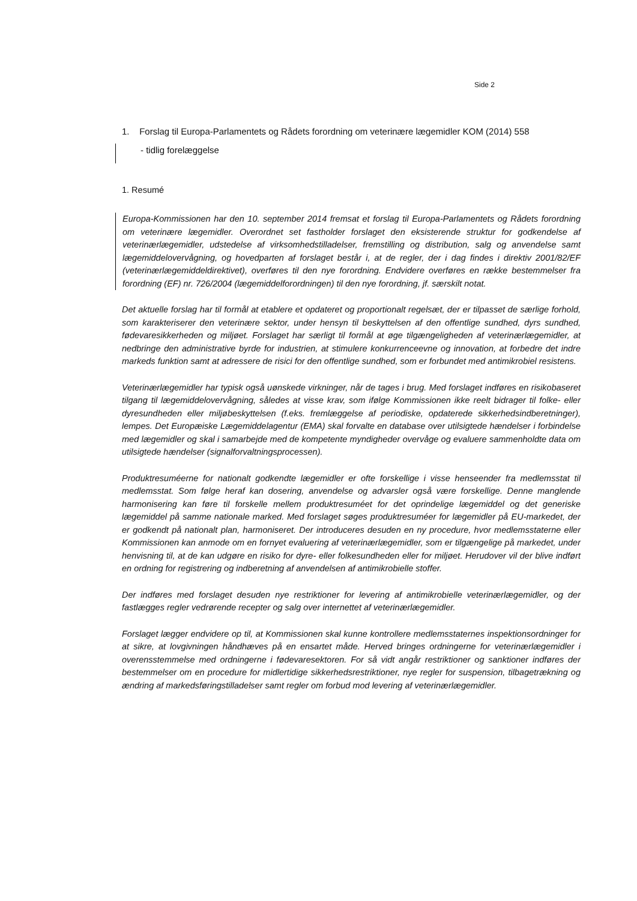Side 2
1. Forslag til Europa-Parlamentets og Rådets forordning om veterinære lægemidler KOM (2014) 558
- tidlig forelæggelse
1. Resumé
Europa-Kommissionen har den 10. september 2014 fremsat et forslag til Europa-Parlamentets og Rådets forordning om veterinære lægemidler. Overordnet set fastholder forslaget den eksisterende struktur for godkendelse af veterinærlægemidler, udstedelse af virksomhedstilladelser, fremstilling og distribution, salg og anvendelse samt lægemiddelovervågning, og hovedparten af forslaget består i, at de regler, der i dag findes i direktiv 2001/82/EF (veterinærlægemiddeldirektivet), overføres til den nye forordning. Endvidere overføres en række bestemmelser fra forordning (EF) nr. 726/2004 (lægemiddelforordningen) til den nye forordning, jf. særskilt notat.
Det aktuelle forslag har til formål at etablere et opdateret og proportionalt regelsæt, der er tilpasset de særlige forhold, som karakteriserer den veterinære sektor, under hensyn til beskyttelsen af den offentlige sundhed, dyrs sundhed, fødevaresikkerheden og miljøet. Forslaget har særligt til formål at øge tilgængeligheden af veterinærlægemidler, at nedbringe den administrative byrde for industrien, at stimulere konkurrenceevne og innovation, at forbedre det indre markeds funktion samt at adressere de risici for den offentlige sundhed, som er forbundet med antimikrobiel resistens.
Veterinærlægemidler har typisk også uønskede virkninger, når de tages i brug. Med forslaget indføres en risikobaseret tilgang til lægemiddelovervågning, således at visse krav, som ifølge Kommissionen ikke reelt bidrager til folke- eller dyresundheden eller miljøbeskyttelsen (f.eks. fremlæggelse af periodiske, opdaterede sikkerhedsindberetninger), lempes. Det Europæiske Lægemiddelagentur (EMA) skal forvalte en database over utilsigtede hændelser i forbindelse med lægemidler og skal i samarbejde med de kompetente myndigheder overvåge og evaluere sammenholdte data om utilsigtede hændelser (signalforvaltningsprocessen).
Produktresuméerne for nationalt godkendte lægemidler er ofte forskellige i visse henseender fra medlemsstat til medlemsstat. Som følge heraf kan dosering, anvendelse og advarsler også være forskellige. Denne manglende harmonisering kan føre til forskelle mellem produktresuméet for det oprindelige lægemiddel og det generiske lægemiddel på samme nationale marked. Med forslaget søges produktresuméer for lægemidler på EU-markedet, der er godkendt på nationalt plan, harmoniseret. Der introduceres desuden en ny procedure, hvor medlemsstaterne eller Kommissionen kan anmode om en fornyet evaluering af veterinærlægemidler, som er tilgængelige på markedet, under henvisning til, at de kan udgøre en risiko for dyre- eller folkesundheden eller for miljøet. Herudover vil der blive indført en ordning for registrering og indberetning af anvendelsen af antimikrobielle stoffer.
Der indføres med forslaget desuden nye restriktioner for levering af antimikrobielle veterinærlægemidler, og der fastlægges regler vedrørende recepter og salg over internettet af veterinærlægemidler.
Forslaget lægger endvidere op til, at Kommissionen skal kunne kontrollere medlemsstaternes inspektionsordninger for at sikre, at lovgivningen håndhæves på en ensartet måde. Herved bringes ordningerne for veterinærlægemidler i overensstemmelse med ordningerne i fødevaresektoren. For så vidt angår restriktioner og sanktioner indføres der bestemmelser om en procedure for midlertidige sikkerhedsrestriktioner, nye regler for suspension, tilbagetrækning og ændring af markedsføringstilladelser samt regler om forbud mod levering af veterinærlægemidler.